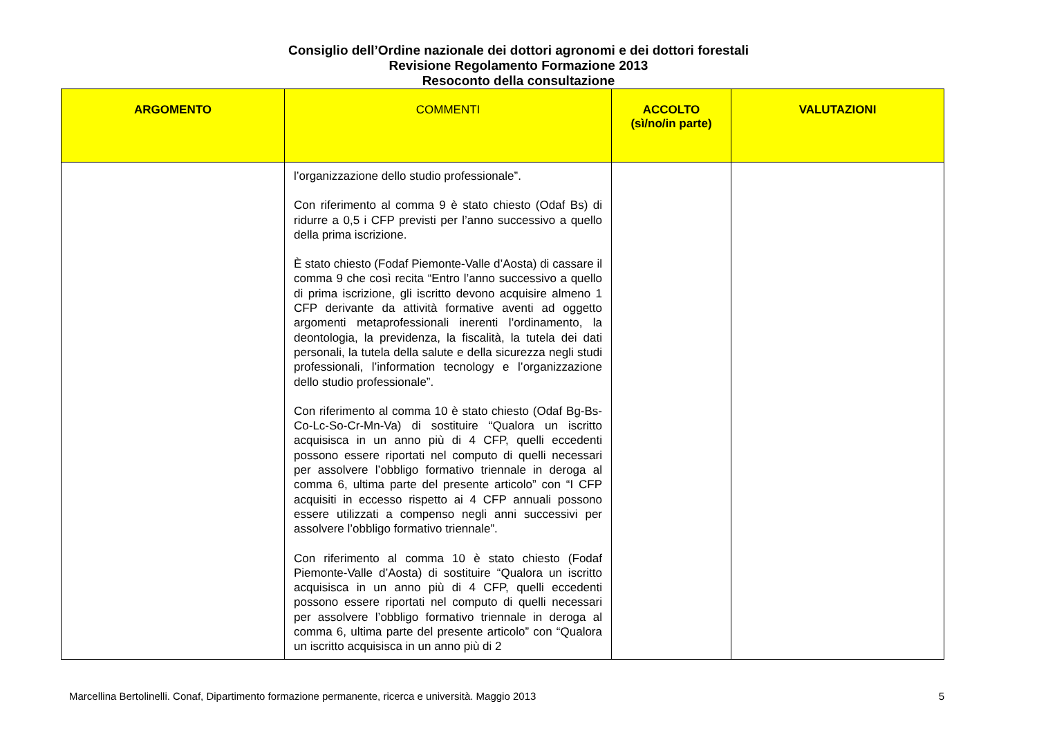Consiglio dell’Ordine nazionale dei dottori agronomi e dei dottori forestali
Revisione Regolamento Formazione 2013
Resoconto della consultazione
| ARGOMENTO | COMMENTI | ACCOLTO (sì/no/in parte) | VALUTAZIONI |
| --- | --- | --- | --- |
| | l’organizzazione dello studio professionale”. Con riferimento al comma 9 è stato chiesto (Odaf Bs) di ridurre a 0,5 i CFP previsti per l’anno successivo a quello della prima iscrizione. È stato chiesto (Fodaf Piemonte-Valle d’Aosta) di cassare il comma 9 che così recita “Entro l’anno successivo a quello di prima iscrizione, gli iscritto devono acquisire almeno 1 CFP derivante da attività formative aventi ad oggetto argomenti metaprofessionali inerenti l’ordinamento, la deontologia, la previdenza, la fiscalità, la tutela dei dati personali, la tutela della salute e della sicurezza negli studi professionali, l’information tecnology e l’organizzazione dello studio professionale”. Con riferimento al comma 10 è stato chiesto (Odaf Bg-Bs-Co-Lc-So-Cr-Mn-Va) di sostituire “Qualora un iscritto acquisisca in un anno più di 4 CFP, quelli eccedenti possono essere riportati nel computo di quelli necessari per assolvere l’obbligo formativo triennale in deroga al comma 6, ultima parte del presente articolo” con “I CFP acquisiti in eccesso rispetto ai 4 CFP annuali possono essere utilizzati a compenso negli anni successivi per assolvere l’obbligo formativo triennale”. Con riferimento al comma 10 è stato chiesto (Fodaf Piemonte-Valle d’Aosta) di sostituire “Qualora un iscritto acquisisca in un anno più di 4 CFP, quelli eccedenti possono essere riportati nel computo di quelli necessari per assolvere l’obbligo formativo triennale in deroga al comma 6, ultima parte del presente articolo” con “Qualora un iscritto acquisisca in un anno più di 2 | | |
Marcellina Bertolinelli. Conaf, Dipartimento formazione permanente, ricerca e università. Maggio 2013 5